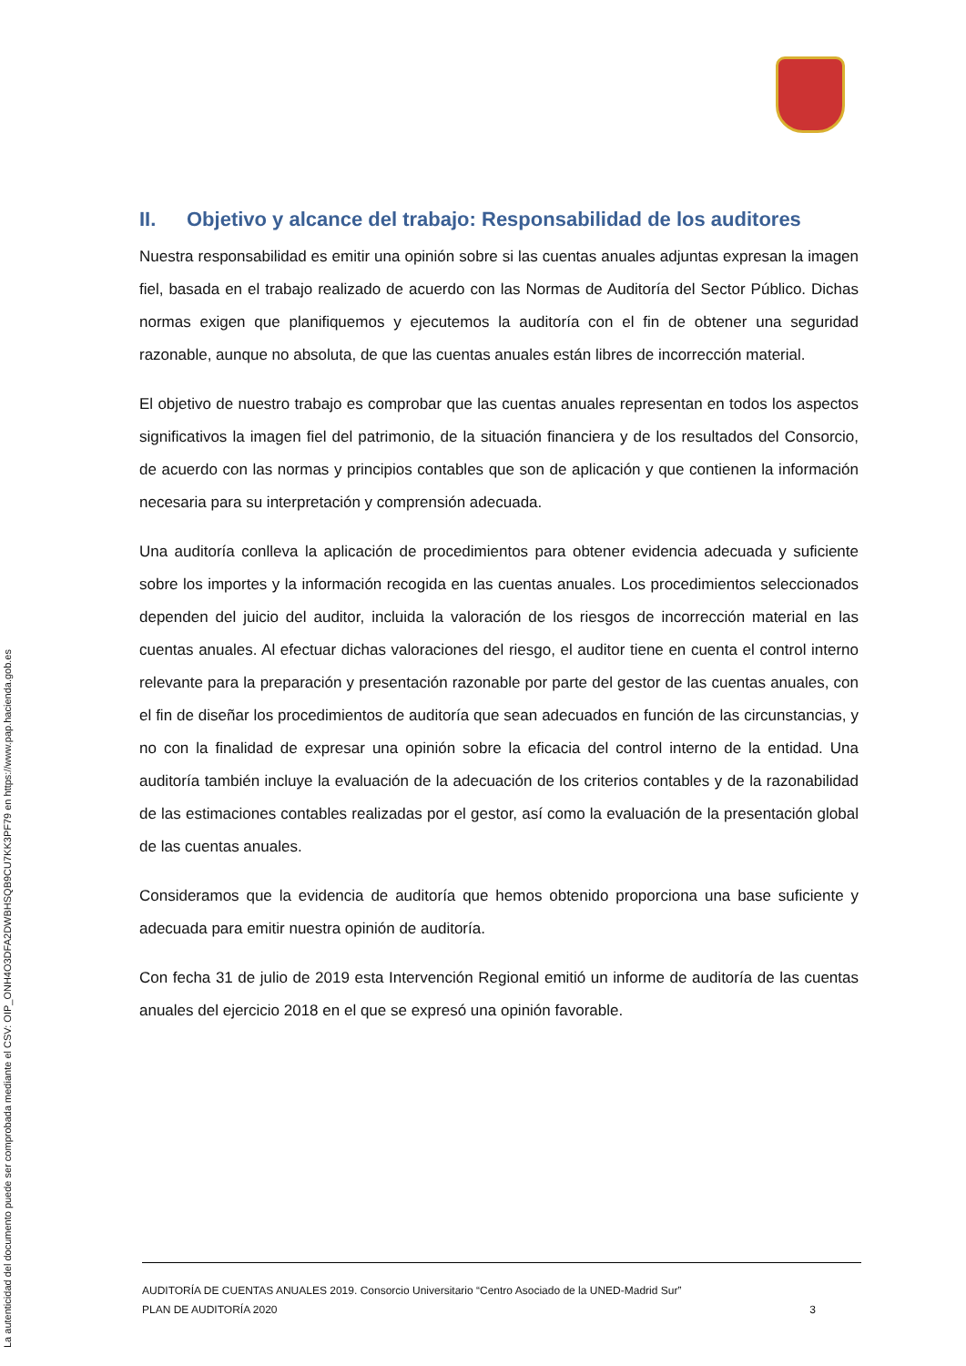II. Objetivo y alcance del trabajo: Responsabilidad de los auditores
Nuestra responsabilidad es emitir una opinión sobre si las cuentas anuales adjuntas expresan la imagen fiel, basada en el trabajo realizado de acuerdo con las Normas de Auditoría del Sector Público. Dichas normas exigen que planifiquemos y ejecutemos la auditoría con el fin de obtener una seguridad razonable, aunque no absoluta, de que las cuentas anuales están libres de incorrección material.
El objetivo de nuestro trabajo es comprobar que las cuentas anuales representan en todos los aspectos significativos la imagen fiel del patrimonio, de la situación financiera y de los resultados del Consorcio, de acuerdo con las normas y principios contables que son de aplicación y que contienen la información necesaria para su interpretación y comprensión adecuada.
Una auditoría conlleva la aplicación de procedimientos para obtener evidencia adecuada y suficiente sobre los importes y la información recogida en las cuentas anuales. Los procedimientos seleccionados dependen del juicio del auditor, incluida la valoración de los riesgos de incorrección material en las cuentas anuales. Al efectuar dichas valoraciones del riesgo, el auditor tiene en cuenta el control interno relevante para la preparación y presentación razonable por parte del gestor de las cuentas anuales, con el fin de diseñar los procedimientos de auditoría que sean adecuados en función de las circunstancias, y no con la finalidad de expresar una opinión sobre la eficacia del control interno de la entidad. Una auditoría también incluye la evaluación de la adecuación de los criterios contables y de la razonabilidad de las estimaciones contables realizadas por el gestor, así como la evaluación de la presentación global de las cuentas anuales.
Consideramos que la evidencia de auditoría que hemos obtenido proporciona una base suficiente y adecuada para emitir nuestra opinión de auditoría.
Con fecha 31 de julio de 2019 esta Intervención Regional emitió un informe de auditoría de las cuentas anuales del ejercicio 2018 en el que se expresó una opinión favorable.
AUDITORÍA DE CUENTAS ANUALES 2019. Consorcio Universitario “Centro Asociado de la UNED-Madrid Sur”
PLAN DE AUDITORÍA 2020 3
La autenticidad del documento puede ser comprobada mediante el CSV: OIP_ONH4O3DFA2DWBHSQB9CU7KK3PF79 en https://www.pap.hacienda.gob.es